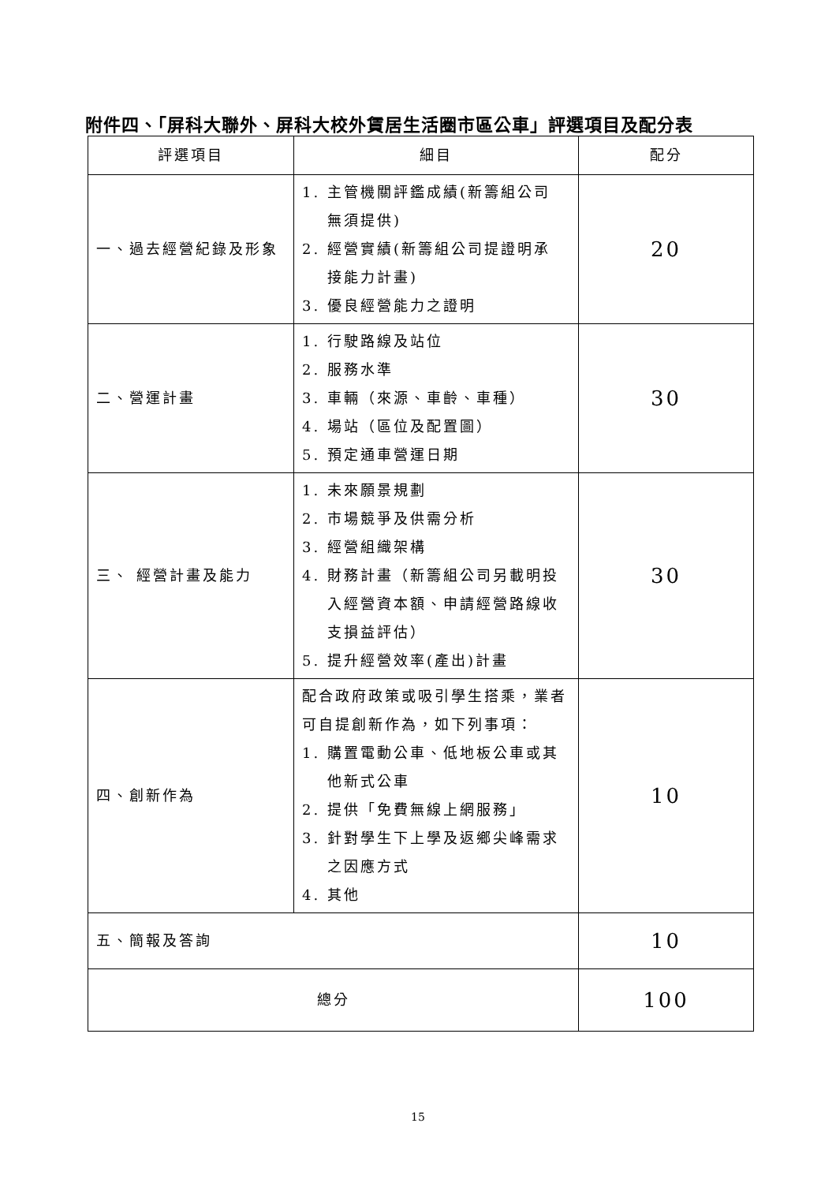附件四、「屏科大聯外、屏科大校外賃居生活圈市區公車」評選項目及配分表
| 評選項目 | 細目 | 配分 |
| --- | --- | --- |
| 一、過去經營紀錄及形象 | 1. 主管機關評鑑成績(新籌組公司 無須提供) 2. 經營實績(新籌組公司提證明承 接能力計畫) 3. 優良經營能力之證明 | 20 |
| 二、營運計畫 | 1. 行駛路線及站位 2. 服務水準 3. 車輛（來源、車齡、車種） 4. 場站（區位及配置圖） 5. 預定通車營運日期 | 30 |
| 三、 經營計畫及能力 | 1. 未來願景規劃 2. 市場競爭及供需分析 3. 經營組織架構 4. 財務計畫（新籌組公司另載明投 入經營資本額、申請經營路線收 支損益評估） 5. 提升經營效率(產出)計畫 | 30 |
| 四、創新作為 | 配合政府政策或吸引學生搭乘，業者可自提創新作為，如下列事項： 1. 購置電動公車、低地板公車或其 他新式公車 2. 提供「免費無線上網服務」 3. 針對學生下上學及返鄉尖峰需求 之因應方式 4. 其他 | 10 |
| 五、簡報及答詢 | | 10 |
| 總分 | | 100 |
15